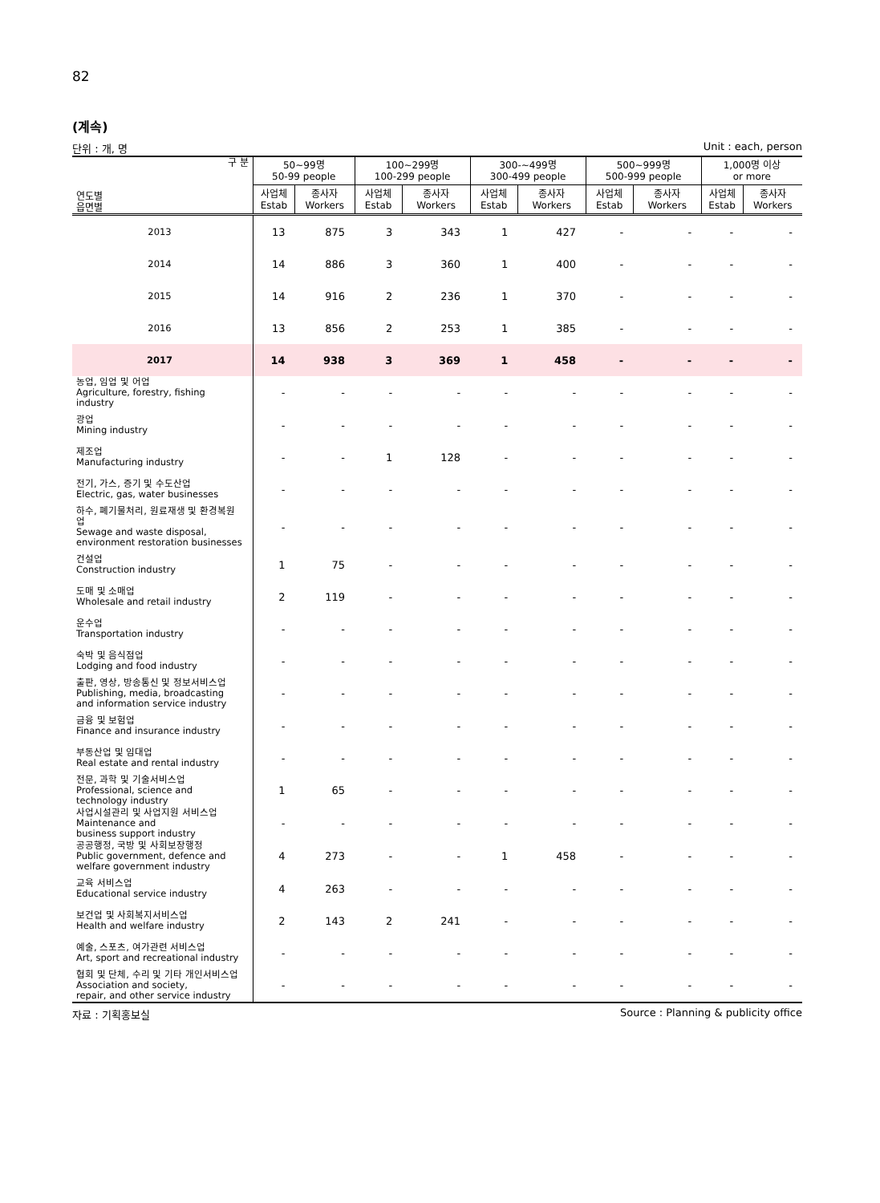82
(계속)
단위 : 개, 명 Unit : each, person
| 구 분 연도별 읍면별 | 50~99명 50-99 people | | 100~299명 100-299 people | | 300-~499명 300-499 people | | 500~999명 500-999 people | | 1,000명 이상 or more | |
| --- | --- | --- | --- | --- | --- | --- | --- | --- | --- | --- |
| | 사업체 Estab | 종사자 Workers | 사업체 Estab | 종사자 Workers | 사업체 Estab | 종사자 Workers | 사업체 Estab | 종사자 Workers | 사업체 Estab | 종사자 Workers |
| 2013 | 13 | 875 | 3 | 343 | 1 | 427 | - | - | - | - |
| 2014 | 14 | 886 | 3 | 360 | 1 | 400 | - | - | - | - |
| 2015 | 14 | 916 | 2 | 236 | 1 | 370 | - | - | - | - |
| 2016 | 13 | 856 | 2 | 253 | 1 | 385 | - | - | - | - |
| 2017 | 14 | 938 | 3 | 369 | 1 | 458 | - | - | - | - |
| 농업, 임업 및 어업 Agriculture, forestry, fishing industry | - | - | - | - | - | - | - | - | - | - |
| 광업 Mining industry | - | - | - | - | - | - | - | - | - | - |
| 제조업 Manufacturing industry | - | - | 1 | 128 | - | - | - | - | - | - |
| 전기, 가스, 증기 및 수도산업 Electric, gas, water businesses | - | - | - | - | - | - | - | - | - | - |
| 하수, 폐기물처리, 원료재생 및 환경복원업 Sewage and waste disposal, environment restoration businesses | - | - | - | - | - | - | - | - | - | - |
| 건설업 Construction industry | 1 | 75 | - | - | - | - | - | - | - | - |
| 도매 및 소매업 Wholesale and retail industry | 2 | 119 | - | - | - | - | - | - | - | - |
| 운수업 Transportation industry | - | - | - | - | - | - | - | - | - | - |
| 숙박 및 음식점업 Lodging and food industry | - | - | - | - | - | - | - | - | - | - |
| 출판, 영상, 방송통신 및 정보서비스업 Publishing, media, broadcasting and information service industry | - | - | - | - | - | - | - | - | - | - |
| 금융 및 보험업 Finance and insurance industry | - | - | - | - | - | - | - | - | - | - |
| 부동산업 및 임대업 Real estate and rental industry | - | - | - | - | - | - | - | - | - | - |
| 전문, 과학 및 기술서비스업 Professional, science and technology industry | 1 | 65 | - | - | - | - | - | - | - | - |
| 사업시설관리 및 사업지원 서비스업 Maintenance and business support industry | - | - | - | - | - | - | - | - | - | - |
| 공공행정, 국방 및 사회보장행정 Public government, defence and welfare government industry | 4 | 273 | - | - | 1 | 458 | - | - | - | - |
| 교육 서비스업 Educational service industry | 4 | 263 | - | - | - | - | - | - | - | - |
| 보건업 및 사회복지서비스업 Health and welfare industry | 2 | 143 | 2 | 241 | - | - | - | - | - | - |
| 예술, 스포츠, 여가관련 서비스업 Art, sport and recreational industry | - | - | - | - | - | - | - | - | - | - |
| 협회 및 단체, 수리 및 기타 개인서비스업 Association and society, repair, and other service industry | - | - | - | - | - | - | - | - | - | - |
자료 : 기획홍보실 Source : Planning & publicity office